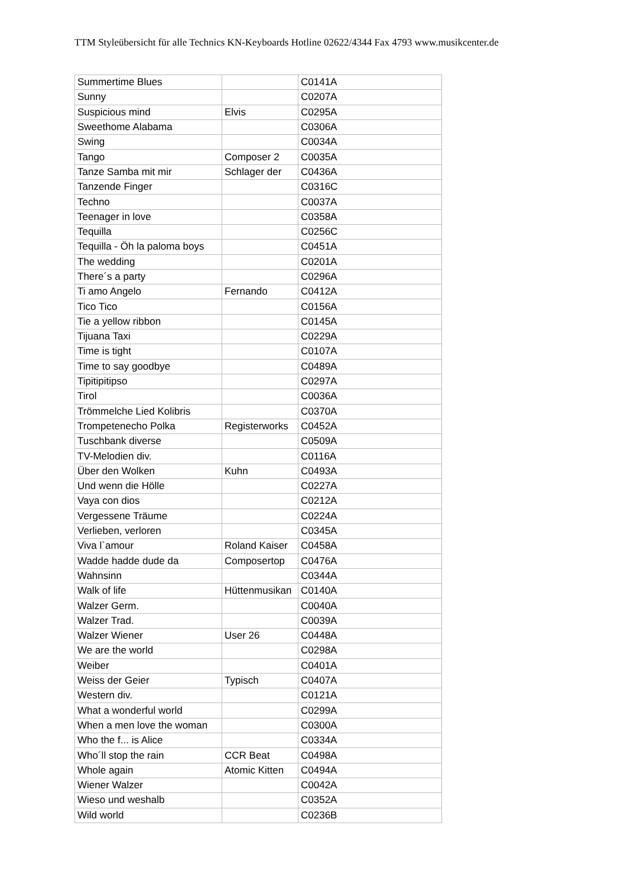TTM Styleübersicht für alle Technics KN-Keyboards Hotline 02622/4344 Fax 4793 www.musikcenter.de
| Summertime Blues | | C0141A |
| Sunny | | C0207A |
| Suspicious mind | Elvis | C0295A |
| Sweethome Alabama | | C0306A |
| Swing | | C0034A |
| Tango | Composer 2 | C0035A |
| Tanze Samba mit mir | Schlager der | C0436A |
| Tanzende Finger | | C0316C |
| Techno | | C0037A |
| Teenager in love | | C0358A |
| Tequilla | | C0256C |
| Tequilla - Öh la paloma boys | | C0451A |
| The wedding | | C0201A |
| There´s a party | | C0296A |
| Ti amo Angelo | Fernando | C0412A |
| Tico Tico | | C0156A |
| Tie a yellow ribbon | | C0145A |
| Tijuana Taxi | | C0229A |
| Time is tight | | C0107A |
| Time to say goodbye | | C0489A |
| Tipitipitipso | | C0297A |
| Tirol | | C0036A |
| Trömmelche Lied Kolibris | | C0370A |
| Trompetenecho Polka | Registerworks | C0452A |
| Tuschbank diverse | | C0509A |
| TV-Melodien div. | | C0116A |
| Über den Wolken | Kuhn | C0493A |
| Und wenn die Hölle | | C0227A |
| Vaya con dios | | C0212A |
| Vergessene Träume | | C0224A |
| Verlieben, verloren | | C0345A |
| Viva l`amour | Roland Kaiser | C0458A |
| Wadde hadde dude da | Composertop | C0476A |
| Wahnsinn | | C0344A |
| Walk of life | Hüttenmusikan | C0140A |
| Walzer Germ. | | C0040A |
| Walzer Trad. | | C0039A |
| Walzer Wiener | User 26 | C0448A |
| We are the world | | C0298A |
| Weiber | | C0401A |
| Weiss der Geier | Typisch | C0407A |
| Western div. | | C0121A |
| What a wonderful world | | C0299A |
| When a men love the woman | | C0300A |
| Who the f... is Alice | | C0334A |
| Who´ll stop the rain | CCR Beat | C0498A |
| Whole again | Atomic Kitten | C0494A |
| Wiener Walzer | | C0042A |
| Wieso und weshalb | | C0352A |
| Wild world | | C0236B |